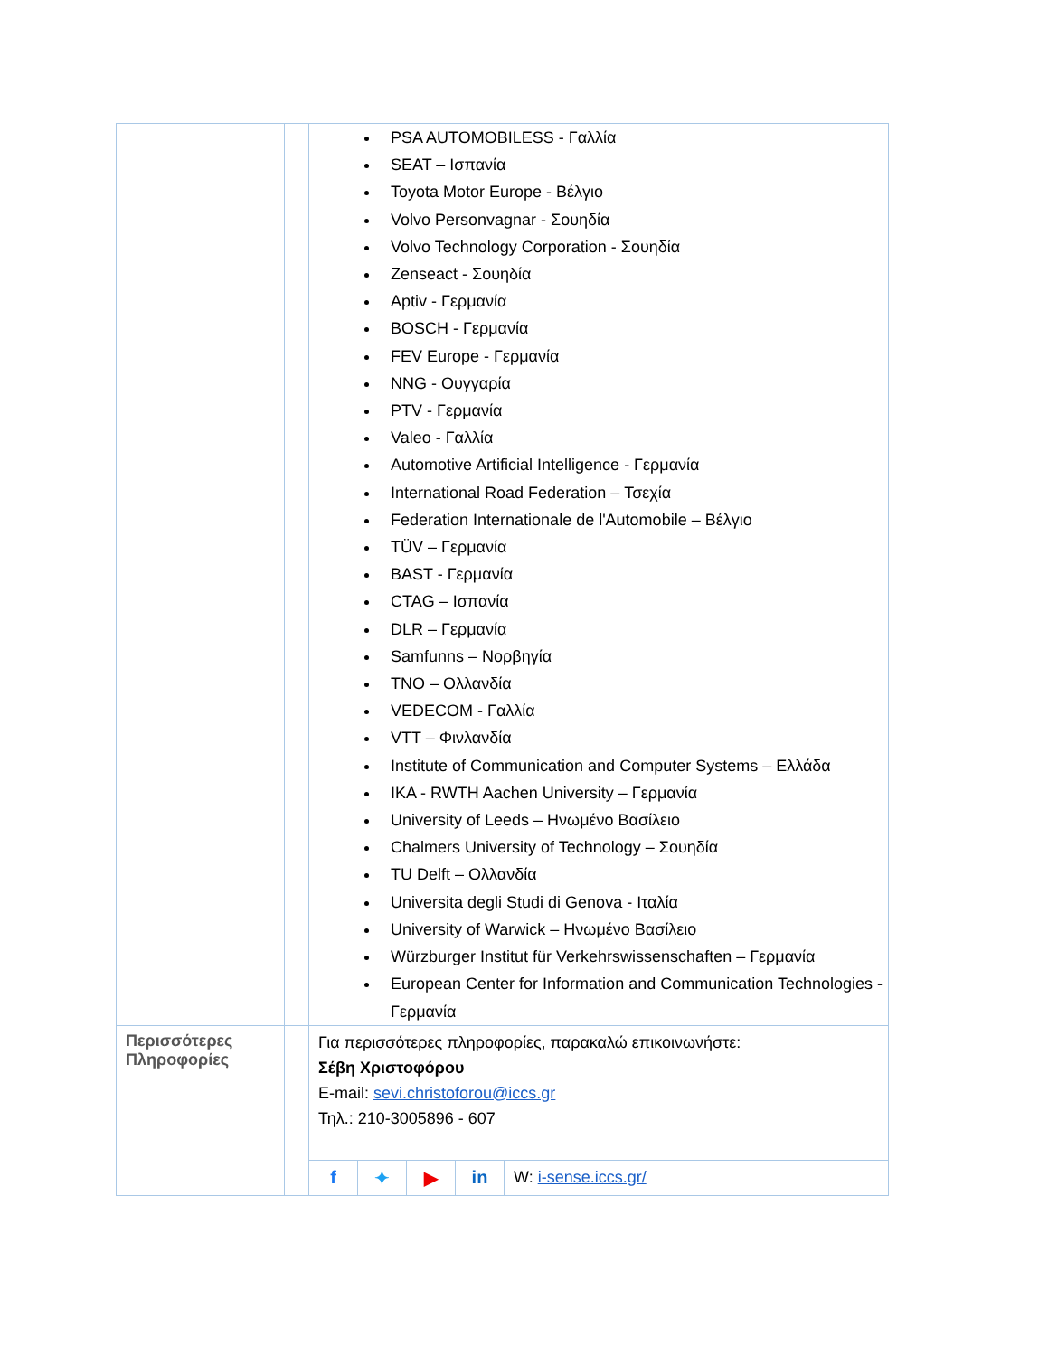| | | PSA AUTOMOBILESS - Γαλλία SEAT – Ισπανία Toyota Motor Europe - Βέλγιο Volvo Personvagnar - Σουηδία Volvo Technology Corporation - Σουηδία Zenseact - Σουηδία Aptiv - Γερμανία BOSCH - Γερμανία FEV Europe - Γερμανία NNG - Ουγγαρία PTV - Γερμανία Valeo - Γαλλία Automotive Artificial Intelligence - Γερμανία International Road Federation – Τσεχία Federation Internationale de l'Automobile – Βέλγιο TÜV – Γερμανία BAST - Γερμανία CTAG – Ισπανία DLR – Γερμανία Samfunns – Νορβηγία TNO – Ολλανδία VEDECOM - Γαλλία VTT – Φινλανδία Institute of Communication and Computer Systems – Ελλάδα IKA - RWTH Aachen University – Γερμανία University of Leeds – Ηνωμένο Βασίλειο Chalmers University of Technology – Σουηδία TU Delft – Ολλανδία Universita degli Studi di Genova - Ιταλία University of Warwick – Ηνωμένο Βασίλειο Würzburger Institut für Verkehrswissenschaften – Γερμανία European Center for Information and Communication Technologies - Γερμανία |
| Περισσότερες Πληροφορίες | | Για περισσότερες πληροφορίες, παρακαλώ επικοινωνήστε: Σέβη Χριστοφόρου E-mail: sevi.christoforou@iccs.gr Τηλ.: 210-3005896 - 607 / f / ✦ / ▶ / in / W: i-sense.iccs.gr/ / |